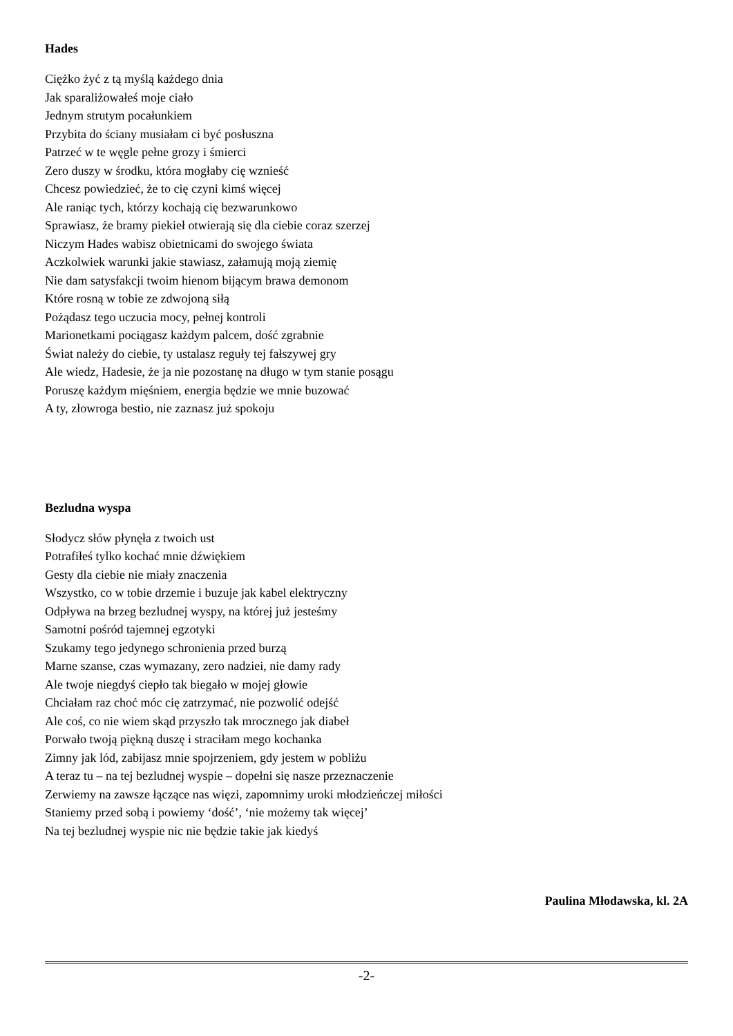Hades
Ciężko żyć z tą myślą każdego dnia
Jak sparaliżowałeś moje ciało
Jednym strutym pocałunkiem
Przybita do ściany musiałam ci być posłuszna
Patrzeć w te węgle pełne grozy i śmierci
Zero duszy w środku, która mogłaby cię wznieść
Chcesz powiedzieć, że to cię czyni kimś więcej
Ale raniąc tych, którzy kochają cię bezwarunkowo
Sprawiasz, że bramy piekieł otwierają się dla ciebie coraz szerzej
Niczym Hades wabisz obietnicami do swojego świata
Aczkolwiek warunki jakie stawiasz, załamują moją ziemię
Nie dam satysfakcji twoim hienom bijącym brawa demonom
Które rosną w tobie ze zdwojoną siłą
Pożądasz tego uczucia mocy, pełnej kontroli
Marionetkami pociągasz każdym palcem, dość zgrabnie
Świat należy do ciebie, ty ustalasz reguły tej fałszywej gry
Ale wiedz, Hadesie, że ja nie pozostanę na długo w tym stanie posągu
Poruszę każdym mięśniem, energia będzie we mnie buzować
A ty, złowroga bestio, nie zaznasz już spokoju
Bezludna wyspa
Słodycz słów płynęła z twoich ust
Potrafiłeś tylko kochać mnie dźwiękiem
Gesty dla ciebie nie miały znaczenia
Wszystko, co w tobie drzemie i buzuje jak kabel elektryczny
Odpływa na brzeg bezludnej wyspy, na której już jesteśmy
Samotni pośród tajemnej egzotyki
Szukamy tego jedynego schronienia przed burzą
Marne szanse, czas wymazany, zero nadziei, nie damy rady
Ale twoje niegdyś ciepło tak biegało w mojej głowie
Chciałam raz choć móc cię zatrzymać, nie pozwolić odejść
Ale coś, co nie wiem skąd przyszło tak mrocznego jak diabeł
Porwało twoją piękną duszę i straciłam mego kochanka
Zimny jak lód, zabijasz mnie spojrzeniem, gdy jestem w pobliżu
A teraz tu – na tej bezludnej wyspie – dopełni się nasze przeznaczenie
Zerwiemy na zawsze łączące nas więzi, zapomnimy uroki młodzieńczej miłości
Staniemy przed sobą i powiemy ‘dość’, ‘nie możemy tak więcej’
Na tej bezludnej wyspie nic nie będzie takie jak kiedyś
Paulina Młodawska, kl. 2A
-2-